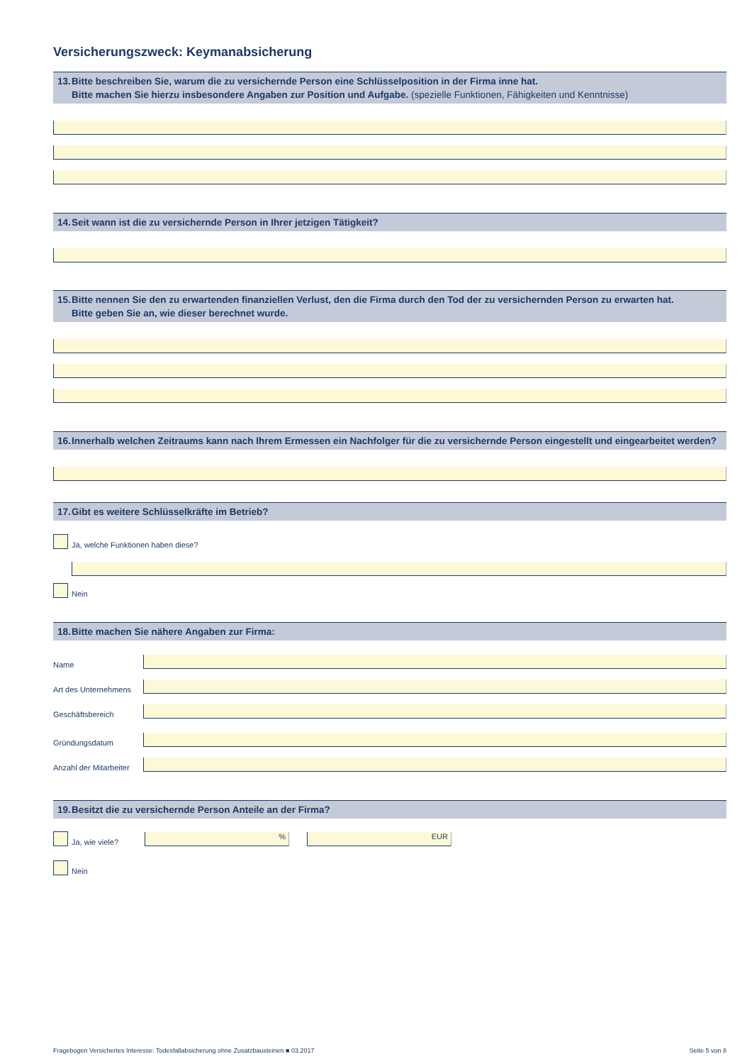Versicherungszweck: Keymanabsicherung
13. Bitte beschreiben Sie, warum die zu versichernde Person eine Schlüsselposition in der Firma inne hat.
Bitte machen Sie hierzu insbesondere Angaben zur Position und Aufgabe. (spezielle Funktionen, Fähigkeiten und Kenntnisse)
14. Seit wann ist die zu versichernde Person in Ihrer jetzigen Tätigkeit?
15. Bitte nennen Sie den zu erwartenden finanziellen Verlust, den die Firma durch den Tod der zu versichernden Person zu erwarten hat.
Bitte geben Sie an, wie dieser berechnet wurde.
16. Innerhalb welchen Zeitraums kann nach Ihrem Ermessen ein Nachfolger für die zu versichernde Person eingestellt und eingearbeitet werden?
17. Gibt es weitere Schlüsselkräfte im Betrieb?
Ja, welche Funktionen haben diese?
Nein
18. Bitte machen Sie nähere Angaben zur Firma:
Name
Art des Unternehmens
Geschäftsbereich
Gründungsdatum
Anzahl der Mitarbeiter
19. Besitzt die zu versichernde Person Anteile an der Firma?
Ja, wie viele?
%
EUR
Nein
Fragebogen Versichertes Interesse: Todesfallabsicherung ohne Zusatzbausteinen ■ 03.2017 Seite 5 von 8